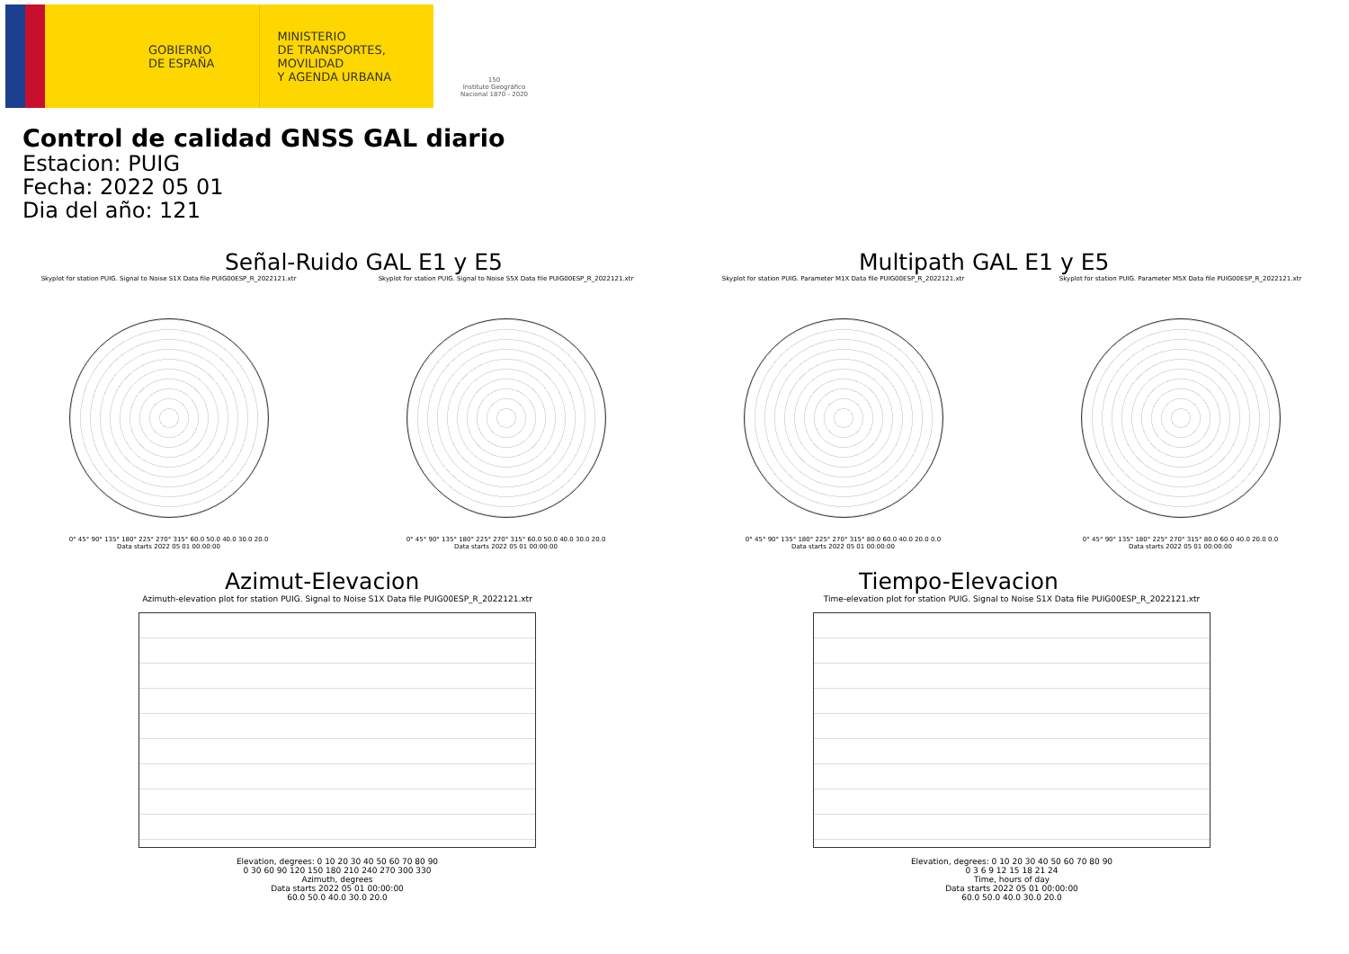GOBIERNO
DE ESPAÑA
MINISTERIO
DE TRANSPORTES, MOVILIDAD
Y AGENDA URBANA
150
Instituto Geográfico Nacional 1870 - 2020
Control de calidad GNSS GAL diario
Estacion: PUIG
Fecha: 2022 05 01
Dia del año: 121
Señal-Ruido GAL E1 y E5
Skyplot for station PUIG. Signal to Noise S1X Data file PUIG00ESP_R_2022121.xtr
0° 45° 90° 135° 180° 225° 270° 315° 60.0 50.0 40.0 30.0 20.0
Data starts 2022 05 01 00:00:00
Skyplot for station PUIG. Signal to Noise S5X Data file PUIG00ESP_R_2022121.xtr
0° 45° 90° 135° 180° 225° 270° 315° 60.0 50.0 40.0 30.0 20.0
Data starts 2022 05 01 00:00:00
Multipath GAL E1 y E5
Skyplot for station PUIG. Parameter M1X Data file PUIG00ESP_R_2022121.xtr
0° 45° 90° 135° 180° 225° 270° 315° 80.0 60.0 40.0 20.0 0.0
Data starts 2022 05 01 00:00:00
Skyplot for station PUIG. Parameter M5X Data file PUIG00ESP_R_2022121.xtr
0° 45° 90° 135° 180° 225° 270° 315° 80.0 60.0 40.0 20.0 0.0
Data starts 2022 05 01 00:00:00
Azimut-Elevacion
Azimuth-elevation plot for station PUIG. Signal to Noise S1X Data file PUIG00ESP_R_2022121.xtr
Elevation, degrees: 0 10 20 30 40 50 60 70 80 90
0 30 60 90 120 150 180 210 240 270 300 330
Azimuth, degrees
Data starts 2022 05 01 00:00:00
60.0 50.0 40.0 30.0 20.0
Tiempo-Elevacion
Time-elevation plot for station PUIG. Signal to Noise S1X Data file PUIG00ESP_R_2022121.xtr
Elevation, degrees: 0 10 20 30 40 50 60 70 80 90
0 3 6 9 12 15 18 21 24
Time, hours of day
Data starts 2022 05 01 00:00:00
60.0 50.0 40.0 30.0 20.0